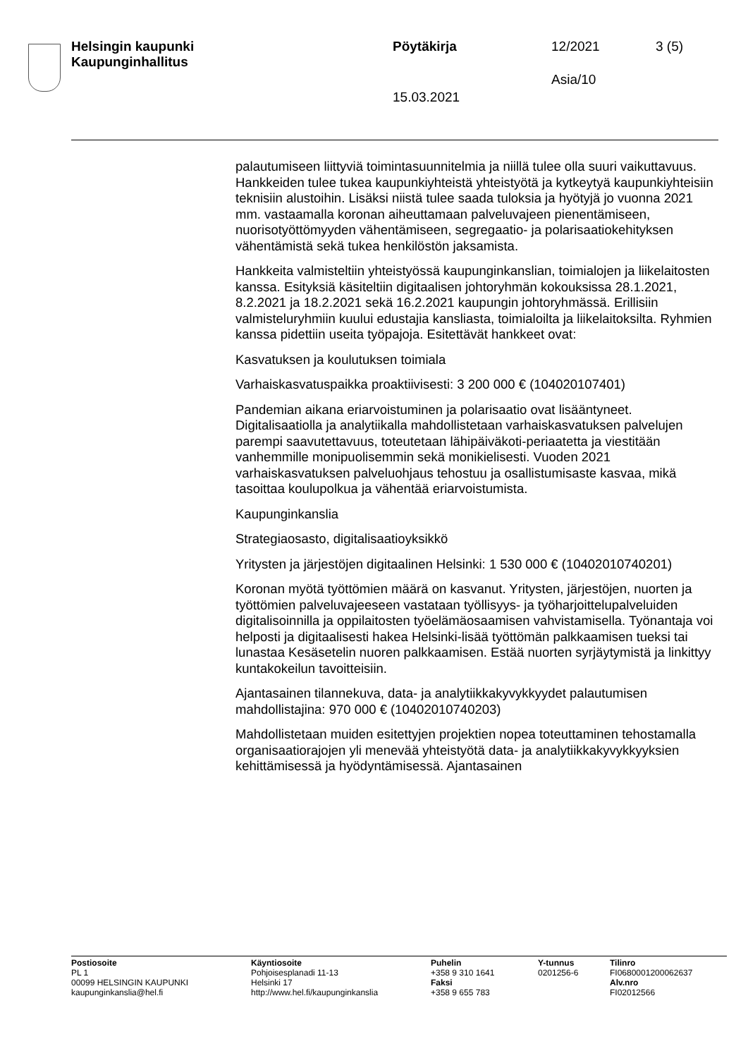Helsingin kaupunki
Kaupunginhallitus
Pöytäkirja 12/2021 3 (5)
Asia/10
15.03.2021
palautumiseen liittyviä toimintasuunnitelmia ja niillä tulee olla suuri vaikuttavuus. Hankkeiden tulee tukea kaupunkiyhteistä yhteistyötä ja kytkeytyä kaupunkiyhteisiin teknisiin alustoihin. Lisäksi niistä tulee saada tuloksia ja hyötyjä jo vuonna 2021 mm. vastaamalla koronan aiheuttamaan palveluvajeen pienentämiseen, nuorisotyöttömyyden vähentämiseen, segregaatio- ja polarisaatiokehityksen vähentämistä sekä tukea henkilöstön jaksamista.
Hankkeita valmisteltiin yhteistyössä kaupunginkanslian, toimialojen ja liikelaitosten kanssa. Esityksiä käsiteltiin digitaalisen johtoryhmän kokouksissa 28.1.2021, 8.2.2021 ja 18.2.2021 sekä 16.2.2021 kaupungin johtoryhmässä. Erillisiin valmisteluryhmiin kuului edustajia kansliasta, toimialoilta ja liikelaitoksilta. Ryhmien kanssa pidettiin useita työpajoja. Esitettävät hankkeet ovat:
Kasvatuksen ja koulutuksen toimiala
Varhaiskasvatuspaikka proaktiivisesti: 3 200 000 € (104020107401)
Pandemian aikana eriarvoistuminen ja polarisaatio ovat lisääntyneet. Digitalisaatiolla ja analytiikalla mahdollistetaan varhaiskasvatuksen palvelujen parempi saavutettavuus, toteutetaan lähipäiväkoti-periaatetta ja viestitään vanhemmille monipuolisemmin sekä monikielisesti. Vuoden 2021 varhaiskasvatuksen palveluohjaus tehostuu ja osallistumisaste kasvaa, mikä tasoittaa koulupolkua ja vähentää eriarvoistumista.
Kaupunginkanslia
Strategiaosasto, digitalisaatioyksikkö
Yritysten ja järjestöjen digitaalinen Helsinki: 1 530 000 € (10402010740201)
Koronan myötä työttömien määrä on kasvanut. Yritysten, järjestöjen, nuorten ja työttömien palveluvajeeseen vastataan työllisyys- ja työharjoittelupalveluiden digitalisoinnilla ja oppilaitosten työelämäosaamisen vahvistamisella. Työnantaja voi helposti ja digitaalisesti hakea Helsinki-lisää työttömän palkkaamisen tueksi tai lunastaa Kesäsetelin nuoren palkkaamisen. Estää nuorten syrjäytymistä ja linkittyy kuntakokeilun tavoitteisiin.
Ajantasainen tilannekuva, data- ja analytiikkakyvykkyydet palautumisen mahdollistajina: 970 000 € (10402010740203)
Mahdollistetaan muiden esitettyjen projektien nopea toteuttaminen tehostamalla organisaatiorajojen yli menevää yhteistyötä data- ja analytiikkakyvykkyyksien kehittämisessä ja hyödyntämisessä. Ajantasainen
Postiosoite
PL 1
00099 HELSINGIN KAUPUNKI
kaupunginkanslia@hel.fi
Käyntiosoite
Pohjoisesplanadi 11-13
Helsinki 17
http://www.hel.fi/kaupunginkanslia
Puhelin
+358 9 310 1641
Faksi
+358 9 655 783
Y-tunnus
0201256-6
Tilinro
FI0680001200062637
Alv.nro
FI02012566